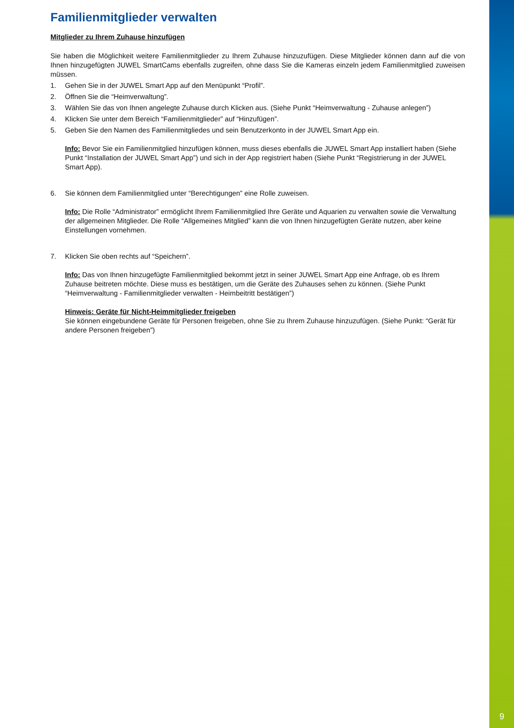Familienmitglieder verwalten
Mitglieder zu Ihrem Zuhause hinzufügen
Sie haben die Möglichkeit weitere Familienmitglieder zu Ihrem Zuhause hinzuzufügen. Diese Mitglieder können dann auf die von Ihnen hinzugefügten JUWEL SmartCams ebenfalls zugreifen, ohne dass Sie die Kameras einzeln jedem Familienmitglied zuweisen müssen.
1. Gehen Sie in der JUWEL Smart App auf den Menüpunkt “Profil”.
2. Öffnen Sie die “Heimverwaltung”.
3. Wählen Sie das von Ihnen angelegte Zuhause durch Klicken aus. (Siehe Punkt “Heimverwaltung - Zuhause anlegen”)
4. Klicken Sie unter dem Bereich “Familienmitglieder” auf “Hinzufügen”.
5. Geben Sie den Namen des Familienmitgliedes und sein Benutzerkonto in der JUWEL Smart App ein.
Info: Bevor Sie ein Familienmitglied hinzufügen können, muss dieses ebenfalls die JUWEL Smart App installiert haben (Siehe Punkt “Installation der JUWEL Smart App”) und sich in der App registriert haben (Siehe Punkt “Registrierung in der JUWEL Smart App).
6. Sie können dem Familienmitglied unter “Berechtigungen” eine Rolle zuweisen.
Info: Die Rolle “Administrator” ermöglicht Ihrem Familienmitglied Ihre Geräte und Aquarien zu verwalten sowie die Verwaltung der allgemeinen Mitglieder. Die Rolle “Allgemeines Mitglied” kann die von Ihnen hinzugefügten Geräte nutzen, aber keine Einstellungen vornehmen.
7. Klicken Sie oben rechts auf “Speichern”.
Info: Das von Ihnen hinzugefügte Familienmitglied bekommt jetzt in seiner JUWEL Smart App eine Anfrage, ob es Ihrem Zuhause beitreten möchte. Diese muss es bestätigen, um die Geräte des Zuhauses sehen zu können. (Siehe Punkt “Heimverwaltung - Familienmitglieder verwalten - Heimbeitritt bestätigen”)
Hinweis: Geräte für Nicht-Heimmitglieder freigeben
Sie können eingebundene Geräte für Personen freigeben, ohne Sie zu Ihrem Zuhause hinzuzufügen. (Siehe Punkt: “Gerät für andere Personen freigeben”)
9